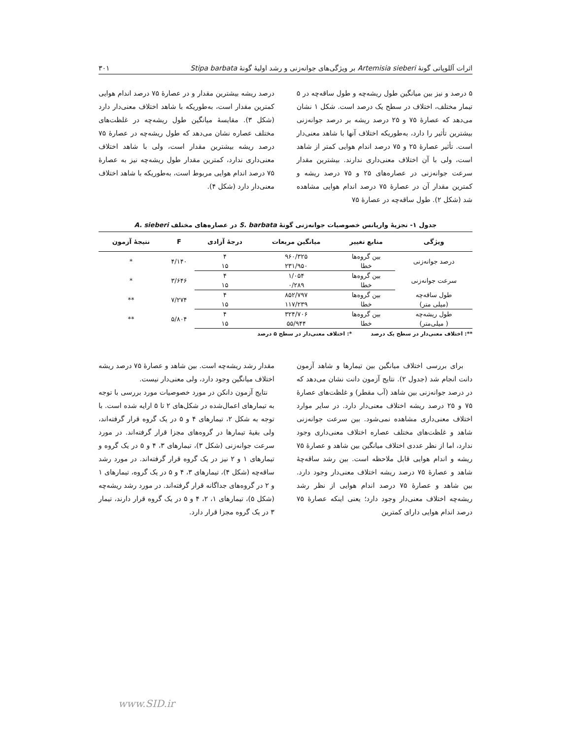اثرات آللوپاتی گونهٔ Artemisia sieberi بر ویژگی‌های جوانه‌زنی و رشد اولیهٔ گونهٔ Stipa barbata ۳۰۱
۵ درصد و نیز بین میانگین طول ریشه‌چه و طول ساقه‌چه در ۵ تیمار مختلف، اختلاف در سطح یک درصد است. شکل ۱ نشان می‌دهد که عصارهٔ ۷۵ و ۲۵ درصد ریشه بر درصد جوانه‌زنی بیشترین تأثیر را دارد، به‌طوریکه اختلاف آنها با شاهد معنی‌دار است. تأثیر عصارهٔ ۲۵ و ۷۵ درصد اندام هوایی کمتر از شاهد است، ولی با آن اختلاف معنی‌داری ندارند. بیشترین مقدار سرعت جوانه‌زنی در عصاره‌های ۲۵ و ۷۵ درصد ریشه و کمترین مقدار آن در عصارهٔ ۷۵ درصد اندام هوایی مشاهده شد (شکل ۲). طول ساقه‌چه در عصارهٔ ۷۵
درصد ریشه بیشترین مقدار و در عصارهٔ ۷۵ درصد اندام هوایی کمترین مقدار است، به‌طوریکه با شاهد اختلاف معنی‌دار دارد (شکل ۳). مقایسهٔ میانگین طول ریشه‌چه در غلظت‌های مختلف عصاره نشان می‌دهد که طول ریشه‌چه در عصارهٔ ۷۵ درصد ریشه بیشترین مقدار است، ولی با شاهد اختلاف معنی‌داری ندارد، کمترین مقدار طول ریشه‌چه نیز به عصارهٔ ۷۵ درصد اندام هوایی مربوط است، به‌طوریکه با شاهد اختلاف معنی‌دار دارد (شکل ۴).
جدول ۱- تجزیهٔ واریانس خصوصیات جوانه‌زنی گونهٔ S. barbata در عصاره‌های مختلف A. sieberi
| ویژگی | منابع تغییر | میانگین مربعات | درجهٔ آزادی | F | نتیجهٔ آزمون |
| --- | --- | --- | --- | --- | --- |
| درصد جوانه‌زنی | بین گروه‌ها | ۹۶۰/۳۲۵ | ۴ | ۴/۱۴۰ | * |
| | خطا | ۲۳۱/۹۵۰ | ۱۵ | | |
| سرعت جوانه‌زنی | بین گروه‌ها | ۱/۰۵۴ | ۴ | ۳/۶۴۶ | * |
| | خطا | ۰/۲۸۹ | ۱۵ | | |
| طول ساقه‌چه | بین گروه‌ها | ۸۵۲/۷۹۷ | ۴ | ۷/۲۷۴ | ** |
| (میلی متر) | خطا | ۱۱۷/۲۳۹ | ۱۵ | | |
| طول ریشه‌چه | بین گروه‌ها | ۳۲۴/۷۰۶ | ۴ | ۵/۸۰۴ | ** |
| ( میلی‌متر) | خطا | ۵۵/۹۴۴ | ۱۵ | | |
**: اختلاف معنی‌دار در سطح یک درصد *: اختلاف معنی‌دار در سطح ۵ درصد
برای بررسی اختلاف میانگین بین تیمارها و شاهد آزمون دانت انجام شد (جدول ۲). نتایج آزمون دانت نشان می‌دهد که در درصد جوانه‌زنی بین شاهد (آب مقطر) و غلظت‌های عصارهٔ ۷۵ و ۲۵ درصد ریشه اختلاف معنی‌دار دارد. در سایر موارد اختلاف معنی‌داری مشاهده نمی‌شود. بین سرعت جوانه‌زنی شاهد و غلظت‌های مختلف عصاره اختلاف معنی‌داری وجود ندارد، اما از نظر عددی اختلاف میانگین بین شاهد و عصارهٔ ۷۵ ریشه و اندام هوایی قابل ملاحظه است. بین رشد ساقه‌چهٔ شاهد و عصارهٔ ۷۵ درصد ریشه اختلاف معنی‌دار وجود دارد. بین شاهد و عصارهٔ ۷۵ درصد اندام هوایی از نظر رشد ریشه‌چه اختلاف معنی‌دار وجود دارد؛ یعنی اینکه عصارهٔ ۷۵ درصد اندام هوایی دارای کمترین
مقدار رشد ریشه‌چه است. بین شاهد و عصارهٔ ۷۵ درصد ریشه اختلاف میانگین وجود دارد، ولی معنی‌دار نیست.
نتایج آزمون دانکن در مورد خصوصیات مورد بررسی با توجه به تیمارهای اعمال‌شده در شکل‌های ۲ تا ۵ ارایه شده است. با توجه به شکل ۲، تیمارهای ۴ و ۵ در یک گروه قرار گرفته‌اند، ولی بقیهٔ تیمارها در گروه‌های مجزا قرار گرفته‌اند. در مورد سرعت جوانه‌زنی (شکل ۳)، تیمارهای ۳، ۴ و ۵ در یک گروه و تیمارهای ۱ و ۲ نیز در یک گروه قرار گرفته‌اند. در مورد رشد ساقه‌چه (شکل ۴)، تیمارهای ۳، ۴ و ۵ در یک گروه، تیمارهای ۱ و ۲ در گروه‌های جداگانه قرار گرفته‌اند. در مورد رشد ریشه‌چه (شکل ۵)، تیمارهای ۱، ۲، ۴ و ۵ در یک گروه قرار دارند، تیمار ۳ در یک گروه مجزا قرار دارد.
www.SID.ir